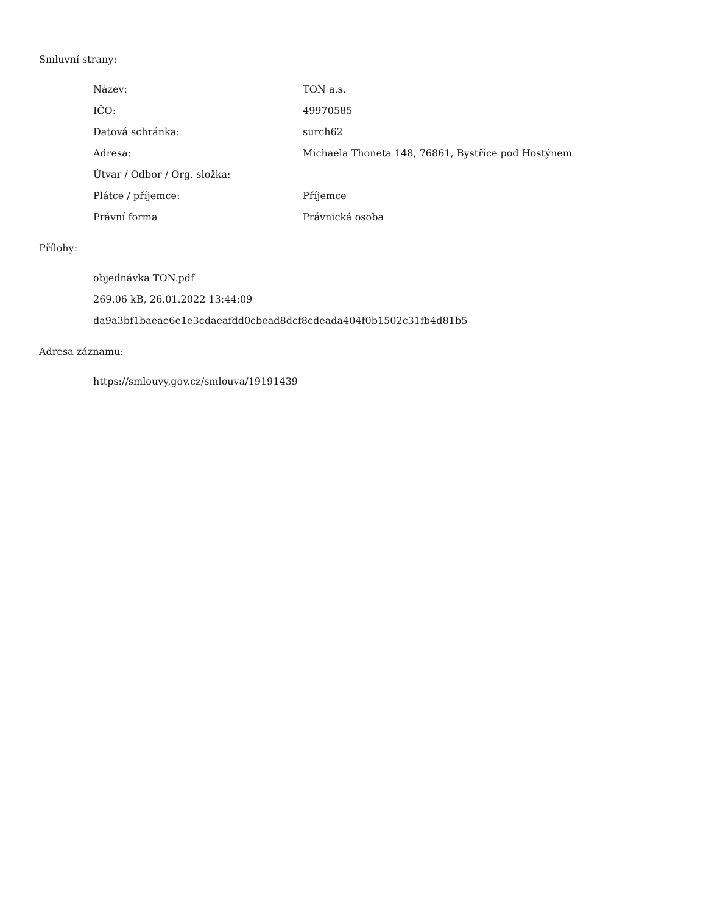Smluvní strany:
| Název: | TON a.s. |
| IČO: | 49970585 |
| Datová schránka: | surch62 |
| Adresa: | Michaela Thoneta 148, 76861, Bystřice pod Hostýnem |
| Útvar / Odbor / Org. složka: | |
| Plátce / příjemce: | Příjemce |
| Právní forma | Právnická osoba |
Přílohy:
objednávka TON.pdf
269.06 kB, 26.01.2022 13:44:09
da9a3bf1baeae6e1e3cdaeafdd0cbead8dcf8cdeada404f0b1502c31fb4d81b5
Adresa záznamu:
https://smlouvy.gov.cz/smlouva/19191439